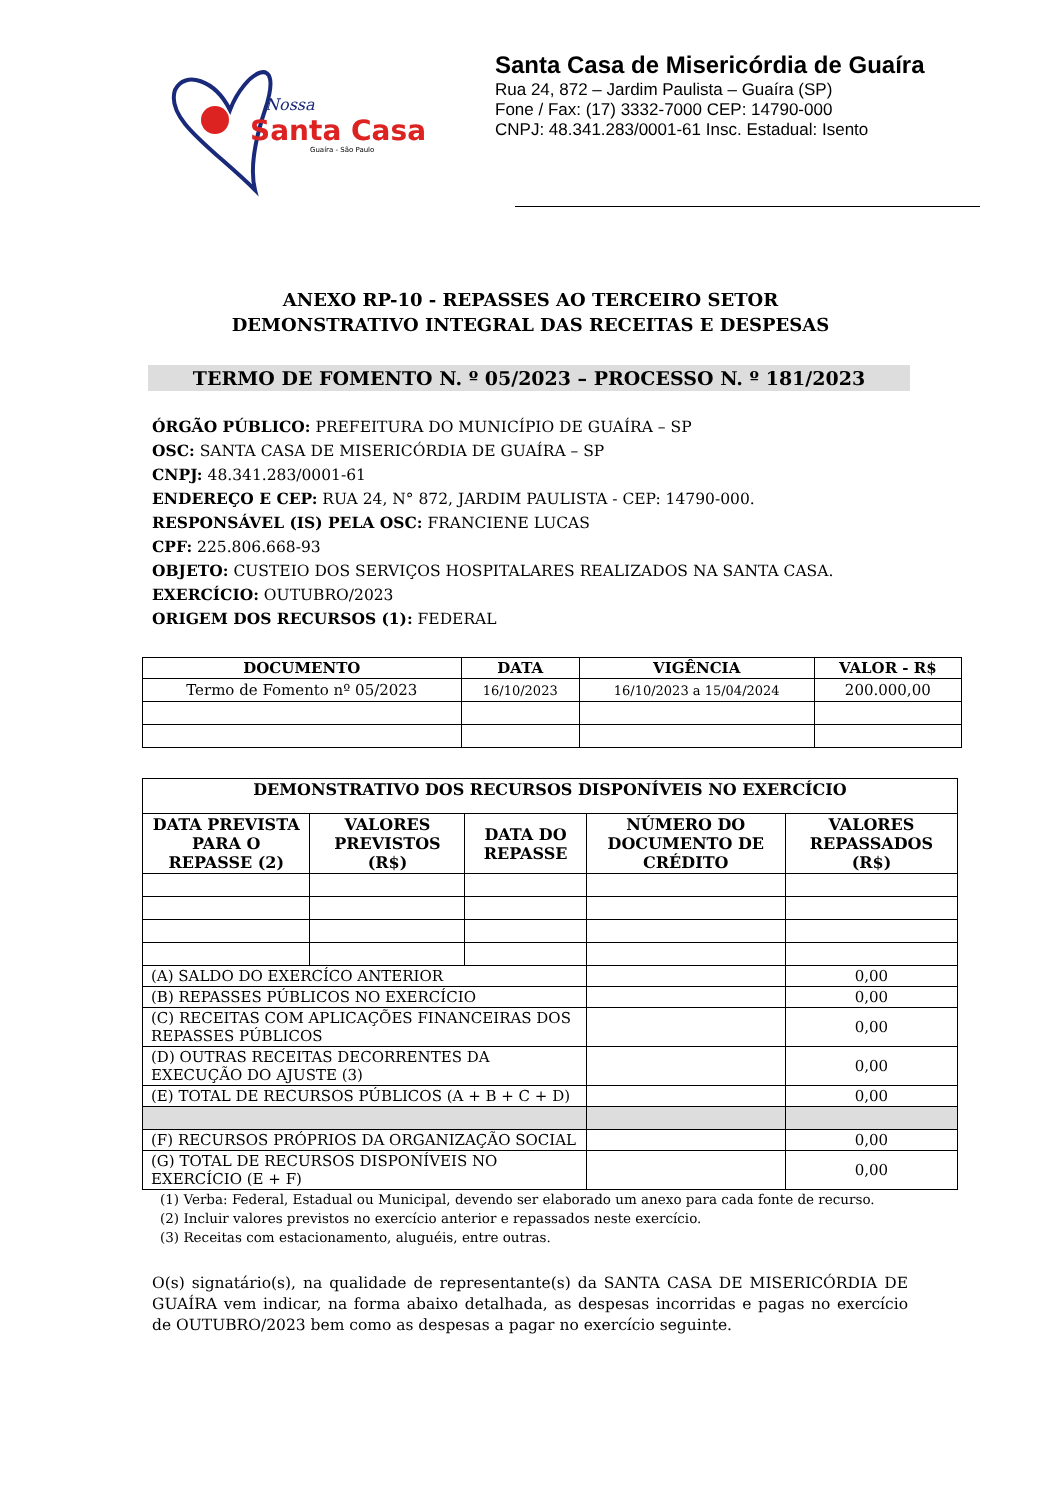Nossa
Santa Casa
Guaíra - São Paulo
Santa Casa de Misericórdia de Guaíra
Rua 24, 872 – Jardim Paulista – Guaíra (SP)
Fone / Fax: (17) 3332-7000 CEP: 14790-000
CNPJ: 48.341.283/0001-61 Insc. Estadual: Isento
ANEXO RP-10 - REPASSES AO TERCEIRO SETOR
DEMONSTRATIVO INTEGRAL DAS RECEITAS E DESPESAS
TERMO DE FOMENTO N. º 05/2023 – PROCESSO N. º 181/2023
ÓRGÃO PÚBLICO: PREFEITURA DO MUNICÍPIO DE GUAÍRA – SP
OSC: SANTA CASA DE MISERICÓRDIA DE GUAÍRA – SP
CNPJ: 48.341.283/0001-61
ENDEREÇO E CEP: RUA 24, N° 872, JARDIM PAULISTA - CEP: 14790-000.
RESPONSÁVEL (IS) PELA OSC: FRANCIENE LUCAS
CPF: 225.806.668-93
OBJETO: CUSTEIO DOS SERVIÇOS HOSPITALARES REALIZADOS NA SANTA CASA.
EXERCÍCIO: OUTUBRO/2023
ORIGEM DOS RECURSOS (1): FEDERAL
| DOCUMENTO | DATA | VIGÊNCIA | VALOR - R$ |
| --- | --- | --- | --- |
| Termo de Fomento nº 05/2023 | 16/10/2023 | 16/10/2023 a 15/04/2024 | 200.000,00 |
| DEMONSTRATIVO DOS RECURSOS DISPONÍVEIS NO EXERCÍCIO | | | | |
| --- | --- | --- | --- | --- |
| DATA PREVISTA PARA O REPASSE (2) | VALORES PREVISTOS (R$) | DATA DO REPASSE | NÚMERO DO DOCUMENTO DE CRÉDITO | VALORES REPASSADOS (R$) |
| (A) SALDO DO EXERCÍCO ANTERIOR | | | | 0,00 |
| (B) REPASSES PÚBLICOS NO EXERCÍCIO | | | | 0,00 |
| (C) RECEITAS COM APLICAÇÕES FINANCEIRAS DOS REPASSES PÚBLICOS | | | | 0,00 |
| (D) OUTRAS RECEITAS DECORRENTES DA EXECUÇÃO DO AJUSTE (3) | | | | 0,00 |
| (E) TOTAL DE RECURSOS PÚBLICOS (A + B + C + D) | | | | 0,00 |
| (F) RECURSOS PRÓPRIOS DA ORGANIZAÇÃO SOCIAL | | | | 0,00 |
| (G) TOTAL DE RECURSOS DISPONÍVEIS NO EXERCÍCIO (E + F) | | | | 0,00 |
(1) Verba: Federal, Estadual ou Municipal, devendo ser elaborado um anexo para cada fonte de recurso.
(2) Incluir valores previstos no exercício anterior e repassados neste exercício.
(3) Receitas com estacionamento, aluguéis, entre outras.
O(s) signatário(s), na qualidade de representante(s) da SANTA CASA DE MISERICÓRDIA DE GUAÍRA vem indicar, na forma abaixo detalhada, as despesas incorridas e pagas no exercício de OUTUBRO/2023 bem como as despesas a pagar no exercício seguinte.